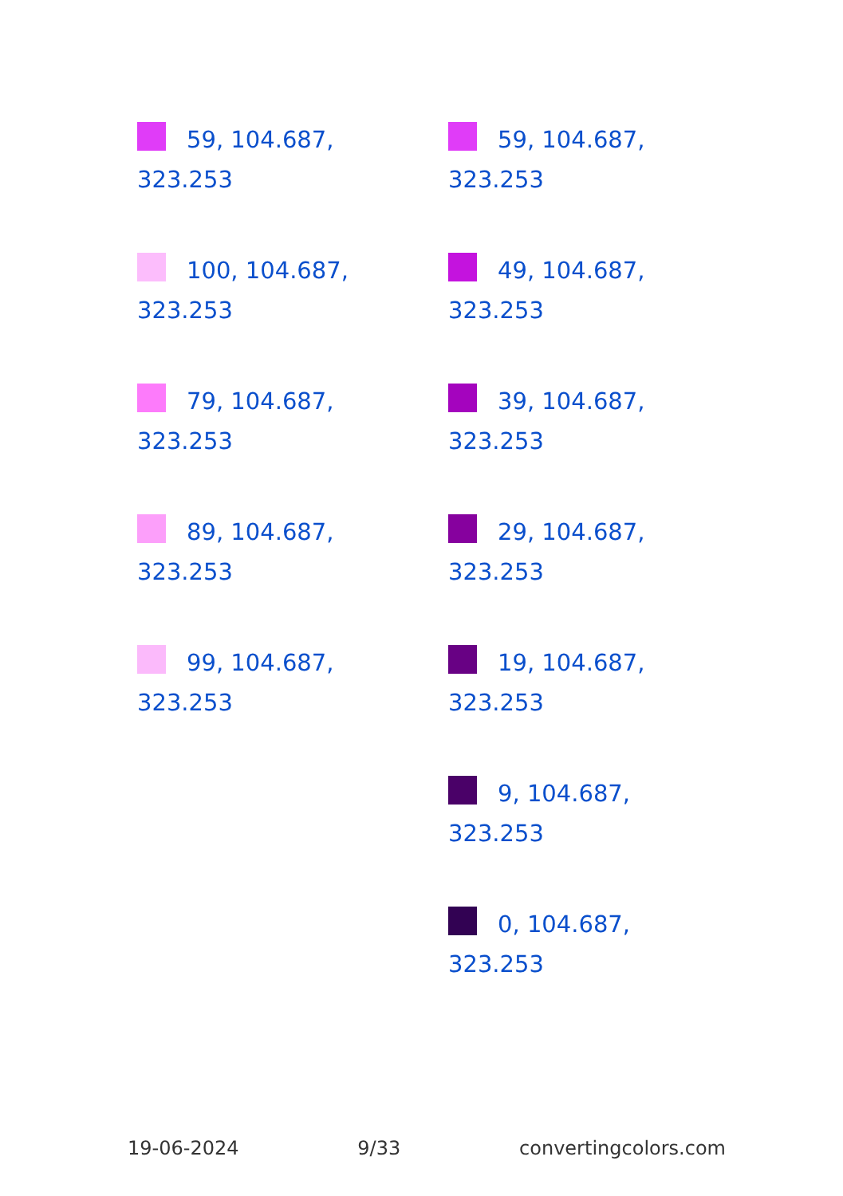59, 104.687, 323.253
100, 104.687, 323.253
79, 104.687, 323.253
89, 104.687, 323.253
99, 104.687, 323.253
59, 104.687, 323.253
49, 104.687, 323.253
39, 104.687, 323.253
29, 104.687, 323.253
19, 104.687, 323.253
9, 104.687, 323.253
0, 104.687, 323.253
19-06-2024 9/33 convertingcolors.com